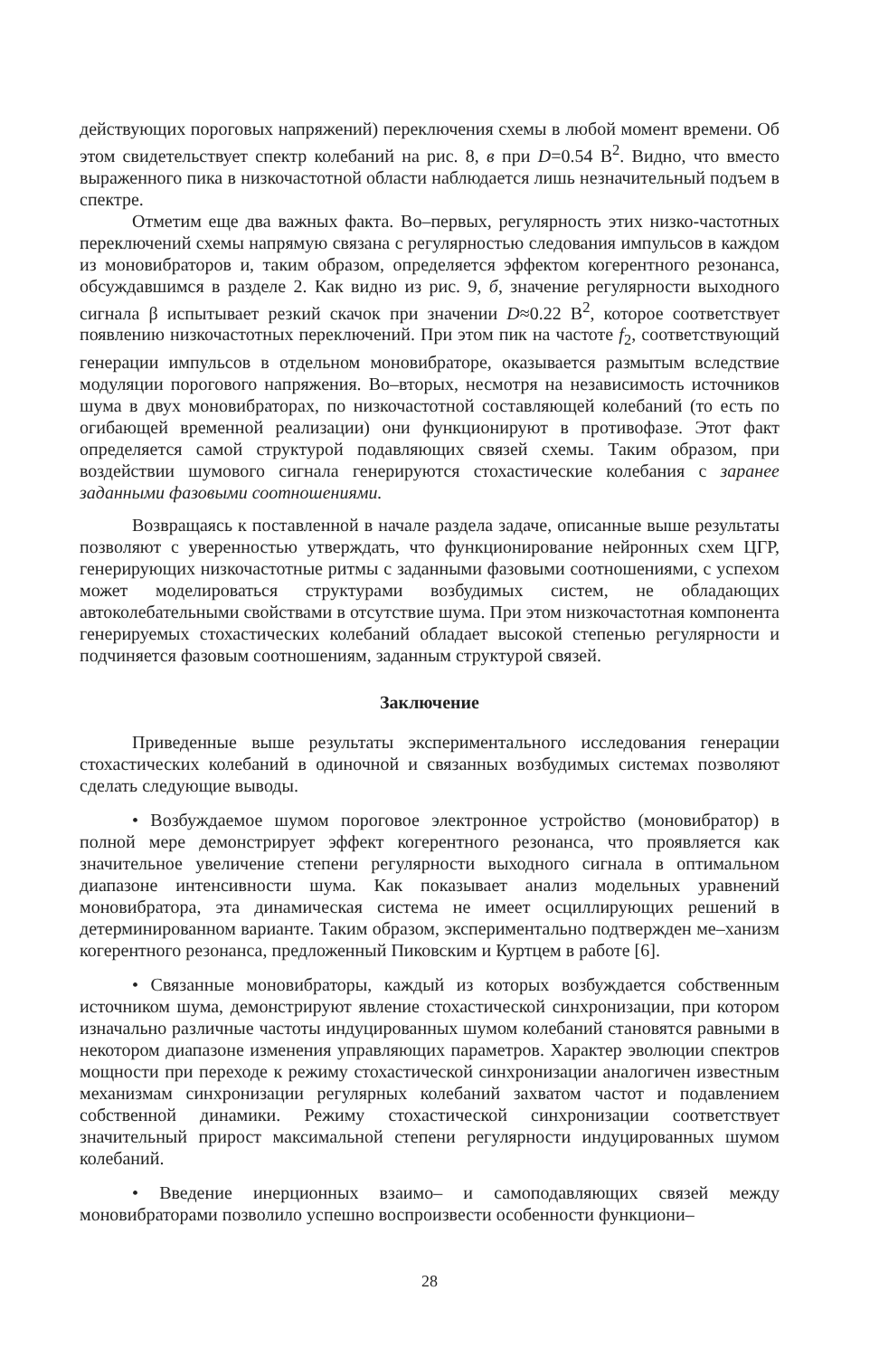действующих пороговых напряжений) переключения схемы в любой момент времени. Об этом свидетельствует спектр колебаний на рис. 8, в при D=0.54 В<sup>2</sup>. Видно, что вместо выраженного пика в низкочастотной области наблюдается лишь незначительный подъем в спектре.
Отметим еще два важных факта. Во–первых, регулярность этих низко-частотных переключений схемы напрямую связана с регулярностью следования импульсов в каждом из моновибраторов и, таким образом, определяется эффектом когерентного резонанса, обсуждавшимся в разделе 2. Как видно из рис. 9, б, значение регулярности выходного сигнала β испытывает резкий скачок при значении D≈0.22 В<sup>2</sup>, которое соответствует появлению низкочастотных переключений. При этом пик на частоте f<sub>2</sub>, соответствующий генерации импульсов в отдельном моновибраторе, оказывается размытым вследствие модуляции порогового напряжения. Во–вторых, несмотря на независимость источников шума в двух моновибраторах, по низкочастотной составляющей колебаний (то есть по огибающей временной реализации) они функционируют в противофазе. Этот факт определяется самой структурой подавляющих связей схемы. Таким образом, при воздействии шумового сигнала генерируются стохастические колебания с заранее заданными фазовыми соотношениями.
Возвращаясь к поставленной в начале раздела задаче, описанные выше результаты позволяют с уверенностью утверждать, что функционирование нейронных схем ЦГР, генерирующих низкочастотные ритмы с заданными фазовыми соотношениями, с успехом может моделироваться структурами возбудимых систем, не обладающих автоколебательными свойствами в отсутствие шума. При этом низкочастотная компонента генерируемых стохастических колебаний обладает высокой степенью регулярности и подчиняется фазовым соотношениям, заданным структурой связей.
Заключение
Приведенные выше результаты экспериментального исследования генерации стохастических колебаний в одиночной и связанных возбудимых системах позволяют сделать следующие выводы.
• Возбуждаемое шумом пороговое электронное устройство (моновибратор) в полной мере демонстрирует эффект когерентного резонанса, что проявляется как значительное увеличение степени регулярности выходного сигнала в оптимальном диапазоне интенсивности шума. Как показывает анализ модельных уравнений моновибратора, эта динамическая система не имеет осциллирующих решений в детерминированном варианте. Таким образом, экспериментально подтвержден ме–ханизм когерентного резонанса, предложенный Пиковским и Куртцем в работе [6].
• Связанные моновибраторы, каждый из которых возбуждается собственным источником шума, демонстрируют явление стохастической синхронизации, при котором изначально различные частоты индуцированных шумом колебаний становятся равными в некотором диапазоне изменения управляющих параметров. Характер эволюции спектров мощности при переходе к режиму стохастической синхронизации аналогичен известным механизмам синхронизации регулярных колебаний захватом частот и подавлением собственной динамики. Режиму стохастической синхронизации соответствует значительный прирост максимальной степени регулярности индуцированных шумом колебаний.
• Введение инерционных взаимо– и самоподавляющих связей между моновибраторами позволило успешно воспроизвести особенности функциони–
28